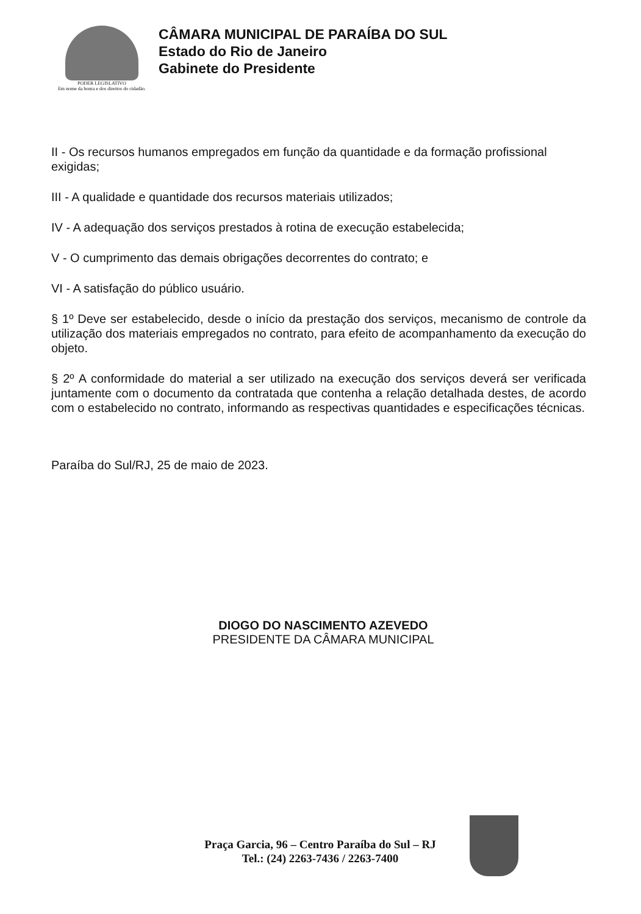PODER LEGISLATIVO
Em nome da honra e dos direitos do cidadão.
CÂMARA MUNICIPAL DE PARAÍBA DO SUL
Estado do Rio de Janeiro
Gabinete do Presidente
II - Os recursos humanos empregados em função da quantidade e da formação profissional exigidas;
III - A qualidade e quantidade dos recursos materiais utilizados;
IV - A adequação dos serviços prestados à rotina de execução estabelecida;
V - O cumprimento das demais obrigações decorrentes do contrato; e
VI - A satisfação do público usuário.
§ 1º Deve ser estabelecido, desde o início da prestação dos serviços, mecanismo de controle da utilização dos materiais empregados no contrato, para efeito de acompanhamento da execução do objeto.
§ 2º A conformidade do material a ser utilizado na execução dos serviços deverá ser verificada juntamente com o documento da contratada que contenha a relação detalhada destes, de acordo com o estabelecido no contrato, informando as respectivas quantidades e especificações técnicas.
Paraíba do Sul/RJ, 25 de maio de 2023.
DIOGO DO NASCIMENTO AZEVEDO
PRESIDENTE DA CÂMARA MUNICIPAL
Praça Garcia, 96 – Centro Paraíba do Sul – RJ
Tel.: (24) 2263-7436 / 2263-7400